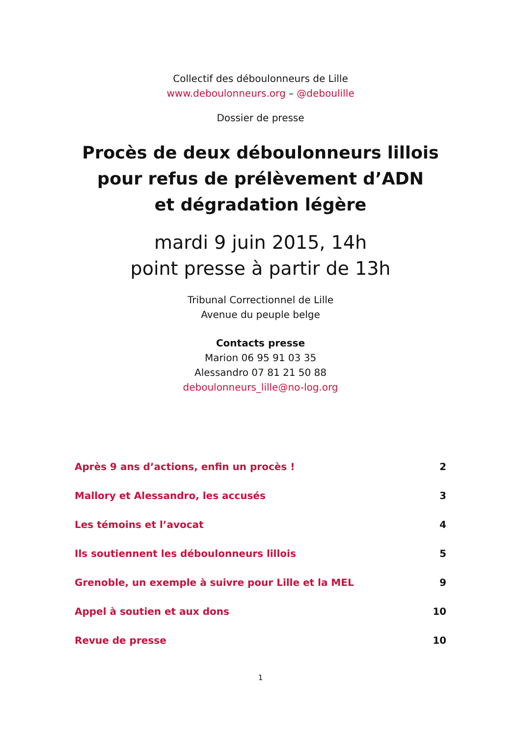Collectif des déboulonneurs de Lille
www.deboulonneurs.org – @deboulille
Dossier de presse
Procès de deux déboulonneurs lillois
pour refus de prélèvement d’ADN
et dégradation légère
mardi 9 juin 2015, 14h
point presse à partir de 13h
Tribunal Correctionnel de Lille
Avenue du peuple belge
Contacts presse
Marion 06 95 91 03 35
Alessandro 07 81 21 50 88
deboulonneurs_lille@no-log.org
Après 9 ans d’actions, enfin un procès ! 2
Mallory et Alessandro, les accusés 3
Les témoins et l’avocat 4
Ils soutiennent les déboulonneurs lillois 5
Grenoble, un exemple à suivre pour Lille et la MEL 9
Appel à soutien et aux dons 10
Revue de presse 10
1